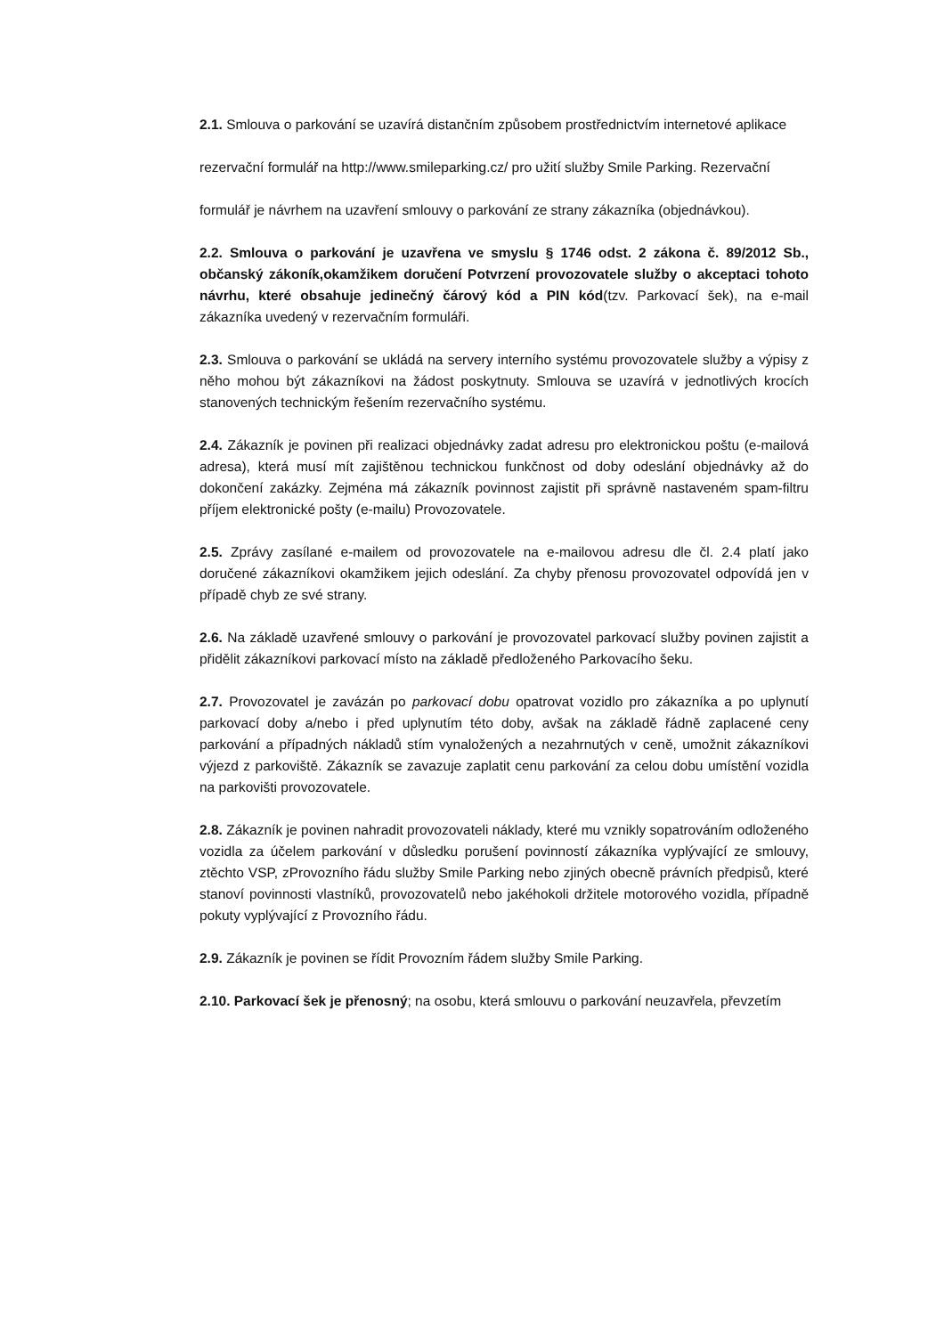2.1. Smlouva o parkování se uzavírá distančním způsobem prostřednictvím internetové aplikace
rezervační formulář na http://www.smileparking.cz/ pro užití služby Smile Parking. Rezervační
formulář je návrhem na uzavření smlouvy o parkování ze strany zákazníka (objednávkou).
2.2. Smlouva o parkování je uzavřena ve smyslu § 1746 odst. 2 zákona č. 89/2012 Sb., občanský zákoník,okamžikem doručení Potvrzení provozovatele služby o akceptaci tohoto návrhu, které obsahuje jedinečný čárový kód a PIN kód(tzv. Parkovací šek), na e-mail zákazníka uvedený v rezervačním formuláři.
2.3. Smlouva o parkování se ukládá na servery interního systému provozovatele služby a výpisy z něho mohou být zákazníkovi na žádost poskytnuty. Smlouva se uzavírá v jednotlivých krocích stanovených technickým řešením rezervačního systému.
2.4. Zákazník je povinen při realizaci objednávky zadat adresu pro elektronickou poštu (e-mailová adresa), která musí mít zajištěnou technickou funkčnost od doby odeslání objednávky až do dokončení zakázky. Zejména má zákazník povinnost zajistit při správně nastaveném spam-filtru příjem elektronické pošty (e-mailu) Provozovatele.
2.5. Zprávy zasílané e-mailem od provozovatele na e-mailovou adresu dle čl. 2.4 platí jako doručené zákazníkovi okamžikem jejich odeslání. Za chyby přenosu provozovatel odpovídá jen v případě chyb ze své strany.
2.6. Na základě uzavřené smlouvy o parkování je provozovatel parkovací služby povinen zajistit a přidělit zákazníkovi parkovací místo na základě předloženého Parkovacího šeku.
2.7. Provozovatel je zavázán po parkovací dobu opatrovat vozidlo pro zákazníka a po uplynutí parkovací doby a/nebo i před uplynutím této doby, avšak na základě řádně zaplacené ceny parkování a případných nákladů stím vynaložených a nezahrnutých v ceně, umožnit zákazníkovi výjezd z parkoviště. Zákazník se zavazuje zaplatit cenu parkování za celou dobu umístění vozidla na parkovišti provozovatele.
2.8. Zákazník je povinen nahradit provozovateli náklady, které mu vznikly sopatrováním odloženého vozidla za účelem parkování v důsledku porušení povinností zákazníka vyplývající ze smlouvy, ztěchto VSP, zProvozního řádu služby Smile Parking nebo zjiných obecně právních předpisů, které stanoví povinnosti vlastníků, provozovatelů nebo jakéhokoli držitele motorového vozidla, případně pokuty vyplývající z Provozního řádu.
2.9. Zákazník je povinen se řídit Provozním řádem služby Smile Parking.
2.10. Parkovací šek je přenosný; na osobu, která smlouvu o parkování neuzavřela, převzetím